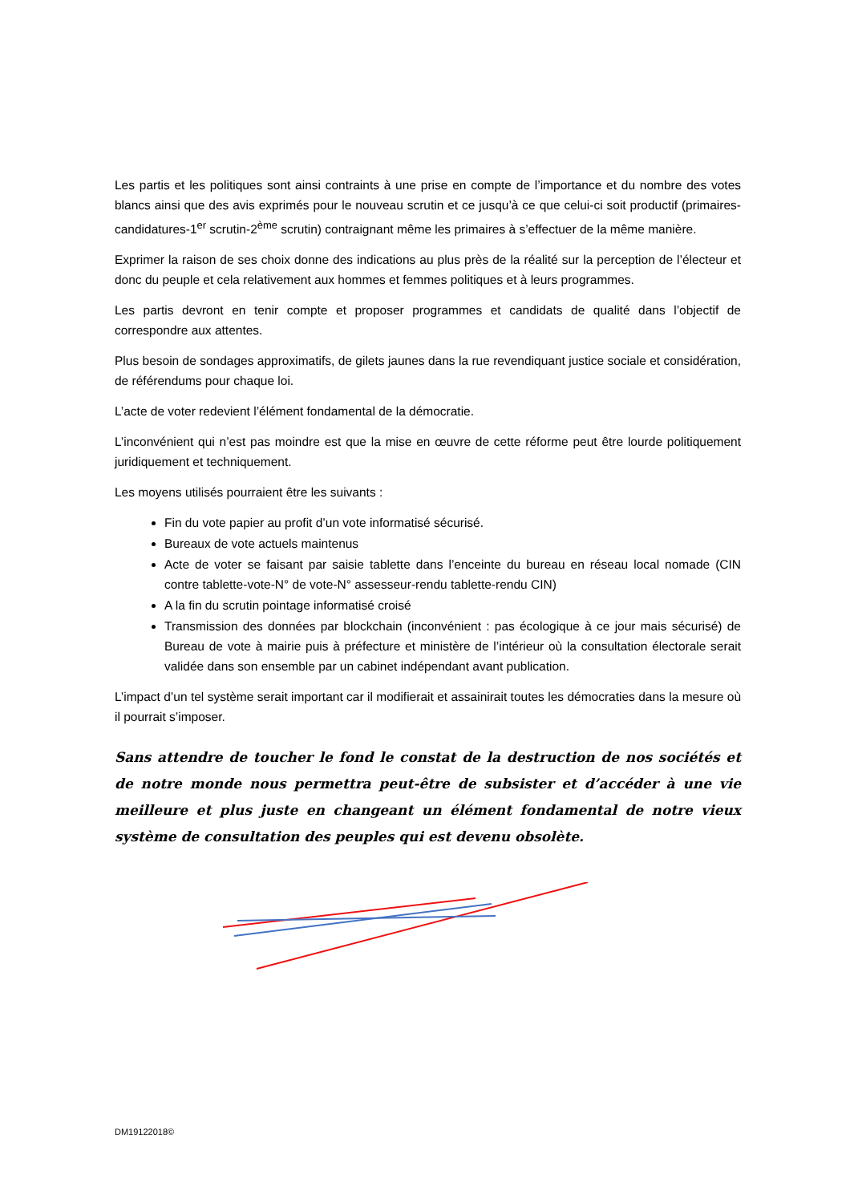Les partis et les politiques sont ainsi contraints à une prise en compte de l’importance et du nombre des votes blancs ainsi que des avis exprimés pour le nouveau scrutin et ce jusqu’à ce que celui-ci soit productif (primaires-candidatures-1<sup>er</sup> scrutin-2<sup>ème</sup> scrutin) contraignant même les primaires à s’effectuer de la même manière.
Exprimer la raison de ses choix donne des indications au plus près de la réalité sur la perception de l’électeur et donc du peuple et cela relativement aux hommes et femmes politiques et à leurs programmes.
Les partis devront en tenir compte et proposer programmes et candidats de qualité dans l’objectif de correspondre aux attentes.
Plus besoin de sondages approximatifs, de gilets jaunes dans la rue revendiquant justice sociale et considération, de référendums pour chaque loi.
L’acte de voter redevient l’élément fondamental de la démocratie.
L’inconvénient qui n’est pas moindre est que la mise en œuvre de cette réforme peut être lourde politiquement juridiquement et techniquement.
Les moyens utilisés pourraient être les suivants :
Fin du vote papier au profit d’un vote informatisé sécurisé.
Bureaux de vote actuels maintenus
Acte de voter se faisant par saisie tablette dans l’enceinte du bureau en réseau local nomade (CIN contre tablette-vote-N° de vote-N° assesseur-rendu tablette-rendu CIN)
A la fin du scrutin pointage informatisé croisé
Transmission des données par blockchain (inconvénient : pas écologique à ce jour mais sécurisé) de Bureau de vote à mairie puis à préfecture et ministère de l’intérieur où la consultation électorale serait validée dans son ensemble par un cabinet indépendant avant publication.
L’impact d’un tel système serait important car il modifierait et assainirait toutes les démocraties dans la mesure où il pourrait s’imposer.
Sans attendre de toucher le fond le constat de la destruction de nos sociétés et de notre monde nous permettra peut-être de subsister et d’accéder à une vie meilleure et plus juste en changeant un élément fondamental de notre vieux système de consultation des peuples qui est devenu obsolète.
DM19122018©